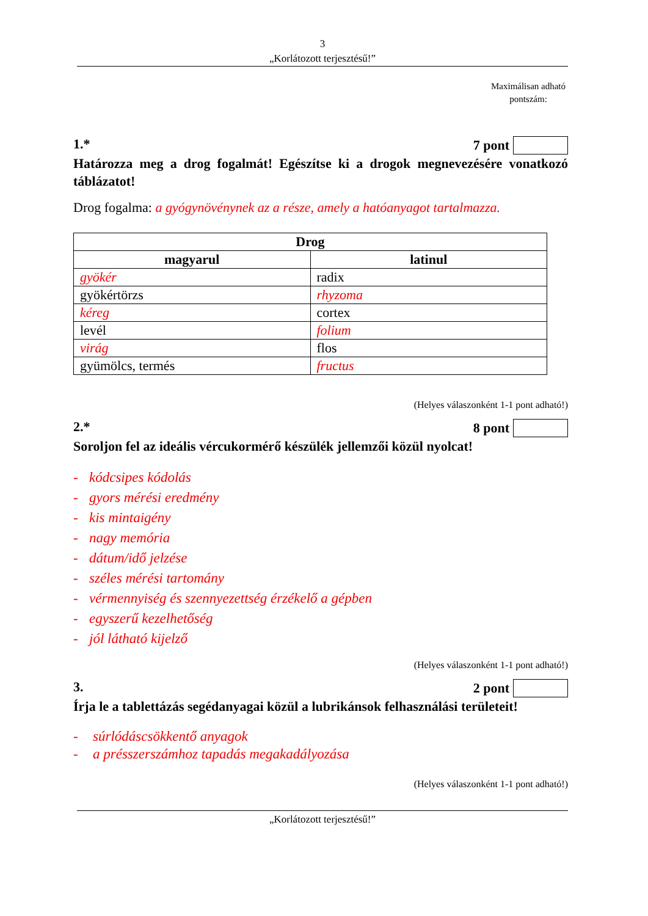3
„Korlátozott terjesztésű!”
Maximálisan adható pontszám:
1.* 7 pont
Határozza meg a drog fogalmát! Egészítse ki a drogok megnevezésére vonatkozó táblázatot!
Drog fogalma: a gyógynövénynek az a része, amely a hatóanyagot tartalmazza.
| Drog | |
| --- | --- |
| magyarul | latinul |
| gyökér | radix |
| gyökértörzs | rhyzoma |
| kéreg | cortex |
| levél | folium |
| virág | flos |
| gyümölcs, termés | fructus |
(Helyes válaszonként 1-1 pont adható!)
2.* 8 pont
Soroljon fel az ideális vércukormérő készülék jellemzői közül nyolcat!
- kódcsipes kódolás
- gyors mérési eredmény
- kis mintaigény
- nagy memória
- dátum/idő jelzése
- széles mérési tartomány
- vérmennyiség és szennyezettség érzékelő a gépben
- egyszerű kezelhetőség
- jól látható kijelző
(Helyes válaszonként 1-1 pont adható!)
3. 2 pont
Írja le a tablettázás segédanyagai közül a lubrikánsok felhasználási területeit!
- súrlódáscsökkentő anyagok
- a présszerszámhoz tapadás megakadályozása
(Helyes válaszonként 1-1 pont adható!)
„Korlátozott terjesztésű!”